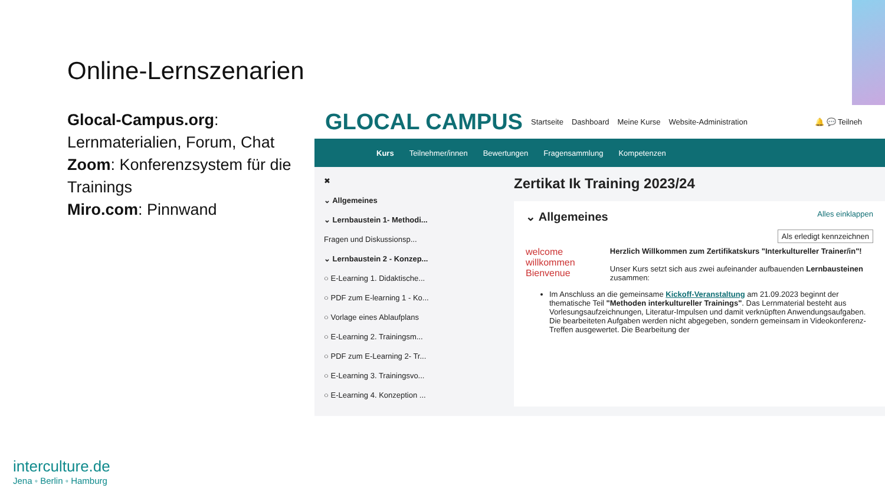Online-Lernszenarien
Glocal-Campus.org: Lernmaterialien, Forum, Chat
Zoom: Konferenzsystem für die Trainings
Miro.com: Pinnwand
GLOCAL CAMPUS Startseite Dashboard Meine Kurse Website-Administration 🔔 💬 Teilneh
Kurs Teilnehmer/innen Bewertungen Fragensammlung Kompetenzen
✖
⌄ Allgemeines
⌄ Lernbaustein 1- Methodi...
Fragen und Diskussionsp...
⌄ Lernbaustein 2 - Konzep...
○ E-Learning 1. Didaktische...
○ PDF zum E-learning 1 - Ko...
○ Vorlage eines Ablaufplans
○ E-Learning 2. Trainingsm...
○ PDF zum E-Learning 2- Tr...
○ E-Learning 3. Trainingsvo...
○ E-Learning 4. Konzeption ...
Zertikat Ik Training 2023/24
⌄ Allgemeines Alles einklappen
Als erledigt kennzeichnen
welcome willkommen Bienvenue
Herzlich Willkommen zum Zertifikatskurs "Interkultureller Trainer/in"!
Unser Kurs setzt sich aus zwei aufeinander aufbauenden Lernbausteinen zusammen:
Im Anschluss an die gemeinsame Kickoff-Veranstaltung am 21.09.2023 beginnt der thematische Teil "Methoden interkultureller Trainings". Das Lernmaterial besteht aus Vorlesungsaufzeichnungen, Literatur-Impulsen und damit verknüpften Anwendungsaufgaben. Die bearbeiteten Aufgaben werden nicht abgegeben, sondern gemeinsam in Videokonferenz-Treffen ausgewertet. Die Bearbeitung der
interculture.de
Jena ◦ Berlin ◦ Hamburg